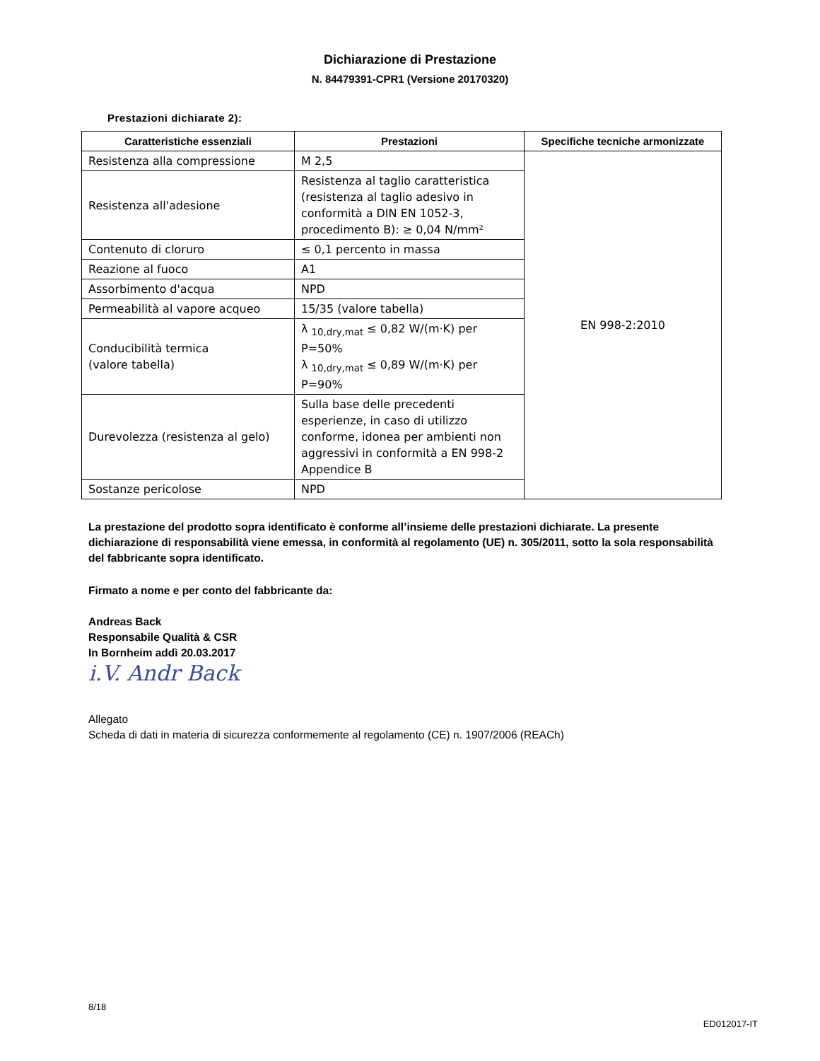Dichiarazione di Prestazione
N. 84479391-CPR1 (Versione 20170320)
Prestazioni dichiarate 2):
| Caratteristiche essenziali | Prestazioni | Specifiche tecniche armonizzate |
| --- | --- | --- |
| Resistenza alla compressione | M 2,5 | EN 998-2:2010 |
| Resistenza all'adesione | Resistenza al taglio caratteristica (resistenza al taglio adesivo in conformità a DIN EN 1052-3, procedimento B): ≥ 0,04 N/mm² | |
| Contenuto di cloruro | ≤ 0,1 percento in massa | |
| Reazione al fuoco | A1 | |
| Assorbimento d'acqua | NPD | |
| Permeabilità al vapore acqueo | 15/35 (valore tabella) | |
| Conducibilità termica (valore tabella) | λ <sub>10,dry,mat</sub> ≤ 0,82 W/(m·K) per P=50% λ <sub>10,dry,mat</sub> ≤ 0,89 W/(m·K) per P=90% | |
| Durevolezza (resistenza al gelo) | Sulla base delle precedenti esperienze, in caso di utilizzo conforme, idonea per ambienti non aggressivi in conformità a EN 998-2 Appendice B | |
| Sostanze pericolose | NPD | |
La prestazione del prodotto sopra identificato è conforme all’insieme delle prestazioni dichiarate. La presente dichiarazione di responsabilità viene emessa, in conformità al regolamento (UE) n. 305/2011, sotto la sola responsabilità del fabbricante sopra identificato.
Firmato a nome e per conto del fabbricante da:
Andreas Back
Responsabile Qualità & CSR
In Bornheim addì 20.03.2017
i.V. Andr Back
Allegato
Scheda di dati in materia di sicurezza conformemente al regolamento (CE) n. 1907/2006 (REACh)
8/18
ED012017-IT